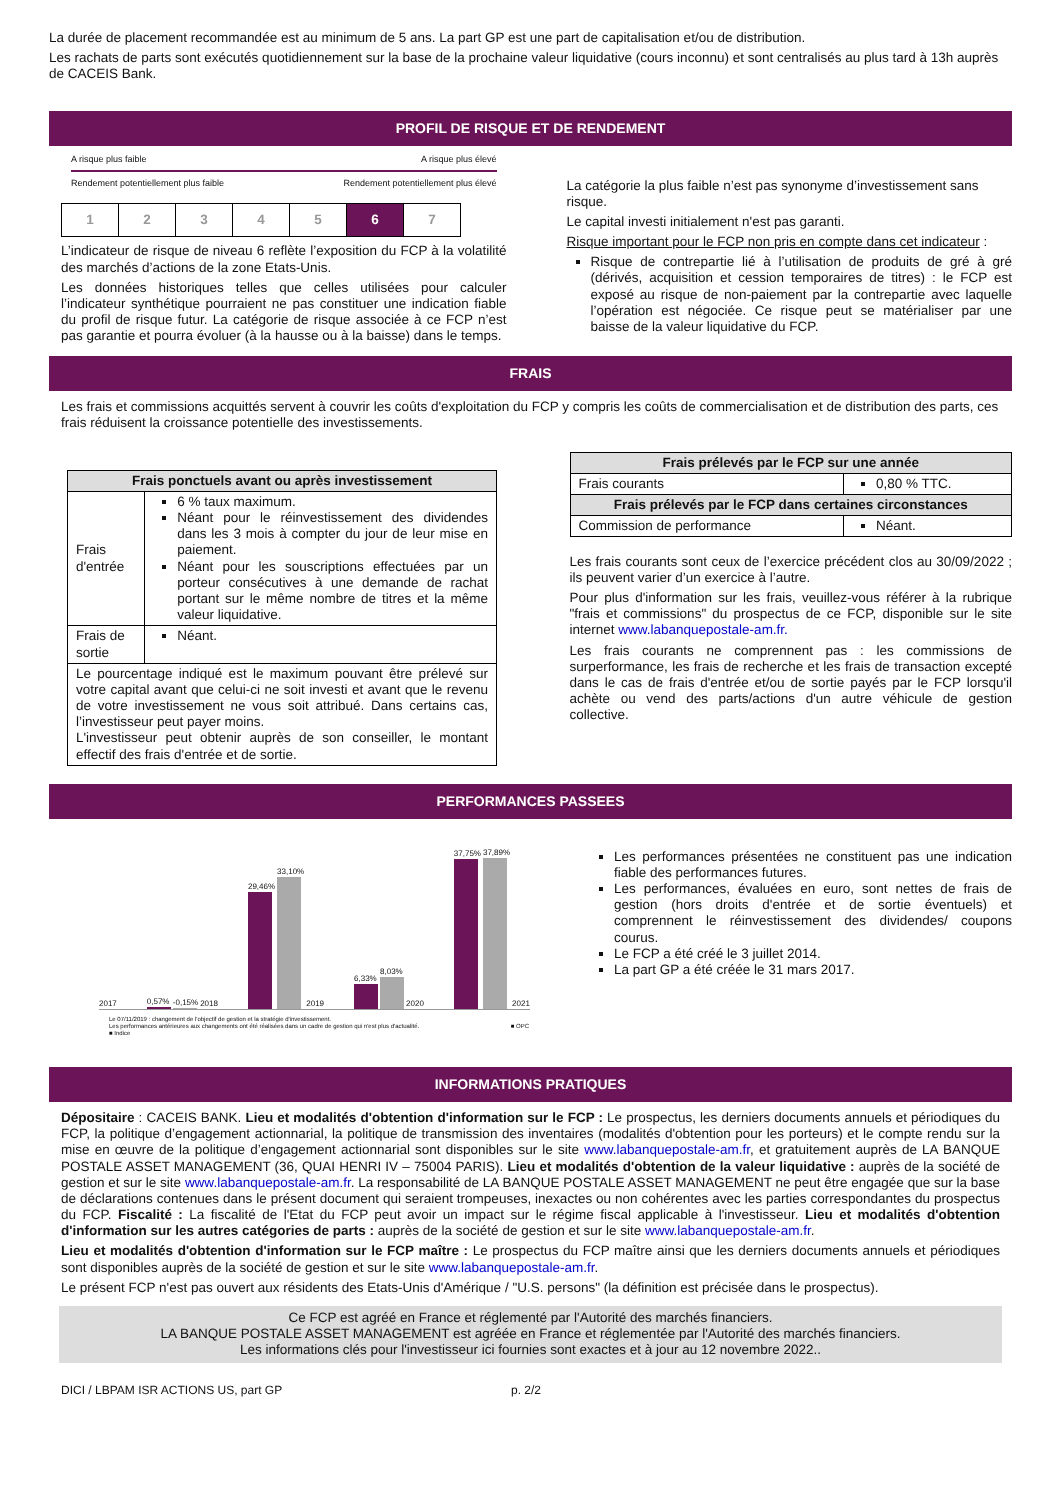La durée de placement recommandée est au minimum de 5 ans. La part GP est une part de capitalisation et/ou de distribution.
Les rachats de parts sont exécutés quotidiennement sur la base de la prochaine valeur liquidative (cours inconnu) et sont centralisés au plus tard à 13h auprès de CACEIS Bank.
PROFIL DE RISQUE ET DE RENDEMENT
A risque plus faible A risque plus élevé
Rendement potentiellement plus faible Rendement potentiellement plus élevé
| 1 | 2 | 3 | 4 | 5 | 6 | 7 |
L’indicateur de risque de niveau 6 reflète l’exposition du FCP à la volatilité des marchés d’actions de la zone Etats-Unis.
Les données historiques telles que celles utilisées pour calculer l’indicateur synthétique pourraient ne pas constituer une indication fiable du profil de risque futur. La catégorie de risque associée à ce FCP n’est pas garantie et pourra évoluer (à la hausse ou à la baisse) dans le temps.
La catégorie la plus faible n’est pas synonyme d’investissement sans risque.
Le capital investi initialement n'est pas garanti.
Risque important pour le FCP non pris en compte dans cet indicateur :
Risque de contrepartie lié à l’utilisation de produits de gré à gré (dérivés, acquisition et cession temporaires de titres) : le FCP est exposé au risque de non-paiement par la contrepartie avec laquelle l’opération est négociée. Ce risque peut se matérialiser par une baisse de la valeur liquidative du FCP.
FRAIS
Les frais et commissions acquittés servent à couvrir les coûts d'exploitation du FCP y compris les coûts de commercialisation et de distribution des parts, ces frais réduisent la croissance potentielle des investissements.
| Frais ponctuels avant ou après investissement | |
| --- | --- |
| Frais d'entrée | 6 % taux maximum. Néant pour le réinvestissement des dividendes dans les 3 mois à compter du jour de leur mise en paiement. Néant pour les souscriptions effectuées par un porteur consécutives à une demande de rachat portant sur le même nombre de titres et la même valeur liquidative. |
| Frais de sortie | Néant. |
| Le pourcentage indiqué est le maximum pouvant être prélevé sur votre capital avant que celui-ci ne soit investi et avant que le revenu de votre investissement ne vous soit attribué. Dans certains cas, l’investisseur peut payer moins. L'investisseur peut obtenir auprès de son conseiller, le montant effectif des frais d'entrée et de sortie. | |
| Frais prélevés par le FCP sur une année | |
| --- | --- |
| Frais courants | 0,80 % TTC. |
| Frais prélevés par le FCP dans certaines circonstances | |
| Commission de performance | Néant. |
Les frais courants sont ceux de l’exercice précédent clos au 30/09/2022 ; ils peuvent varier d’un exercice à l’autre.
Pour plus d'information sur les frais, veuillez-vous référer à la rubrique "frais et commissions" du prospectus de ce FCP, disponible sur le site internet www.labanquepostale-am.fr.
Les frais courants ne comprennent pas : les commissions de surperformance, les frais de recherche et les frais de transaction excepté dans le cas de frais d'entrée et/ou de sortie payés par le FCP lorsqu'il achète ou vend des parts/actions d'un autre véhicule de gestion collective.
PERFORMANCES PASSEES
2017
0,57%
-0,15%
2018
29,46%
33,10%
2019
6,33%
8,03%
2020
37,75%
37,89%
2021
Le 07/11/2019 : changement de l'objectif de gestion et la stratégie d'investissement.
Les performances antérieures aux changements ont été réalisées dans un cadre de gestion qui n'est plus d'actualité. ■ OPC ■ Indice
Les performances présentées ne constituent pas une indication fiable des performances futures.
Les performances, évaluées en euro, sont nettes de frais de gestion (hors droits d'entrée et de sortie éventuels) et comprennent le réinvestissement des dividendes/ coupons courus.
Le FCP a été créé le 3 juillet 2014.
La part GP a été créée le 31 mars 2017.
INFORMATIONS PRATIQUES
Dépositaire : CACEIS BANK. Lieu et modalités d'obtention d'information sur le FCP : Le prospectus, les derniers documents annuels et périodiques du FCP, la politique d’engagement actionnarial, la politique de transmission des inventaires (modalités d'obtention pour les porteurs) et le compte rendu sur la mise en œuvre de la politique d’engagement actionnarial sont disponibles sur le site www.labanquepostale-am.fr, et gratuitement auprès de LA BANQUE POSTALE ASSET MANAGEMENT (36, QUAI HENRI IV – 75004 PARIS). Lieu et modalités d'obtention de la valeur liquidative : auprès de la société de gestion et sur le site www.labanquepostale-am.fr. La responsabilité de LA BANQUE POSTALE ASSET MANAGEMENT ne peut être engagée que sur la base de déclarations contenues dans le présent document qui seraient trompeuses, inexactes ou non cohérentes avec les parties correspondantes du prospectus du FCP. Fiscalité : La fiscalité de l'Etat du FCP peut avoir un impact sur le régime fiscal applicable à l'investisseur. Lieu et modalités d'obtention d'information sur les autres catégories de parts : auprès de la société de gestion et sur le site www.labanquepostale-am.fr.
Lieu et modalités d'obtention d'information sur le FCP maître : Le prospectus du FCP maître ainsi que les derniers documents annuels et périodiques sont disponibles auprès de la société de gestion et sur le site www.labanquepostale-am.fr.
Le présent FCP n'est pas ouvert aux résidents des Etats-Unis d'Amérique / "U.S. persons" (la définition est précisée dans le prospectus).
Ce FCP est agréé en France et réglementé par l'Autorité des marchés financiers.
LA BANQUE POSTALE ASSET MANAGEMENT est agréée en France et réglementée par l'Autorité des marchés financiers.
Les informations clés pour l'investisseur ici fournies sont exactes et à jour au 12 novembre 2022..
DICI / LBPAM ISR ACTIONS US, part GP p. 2/2